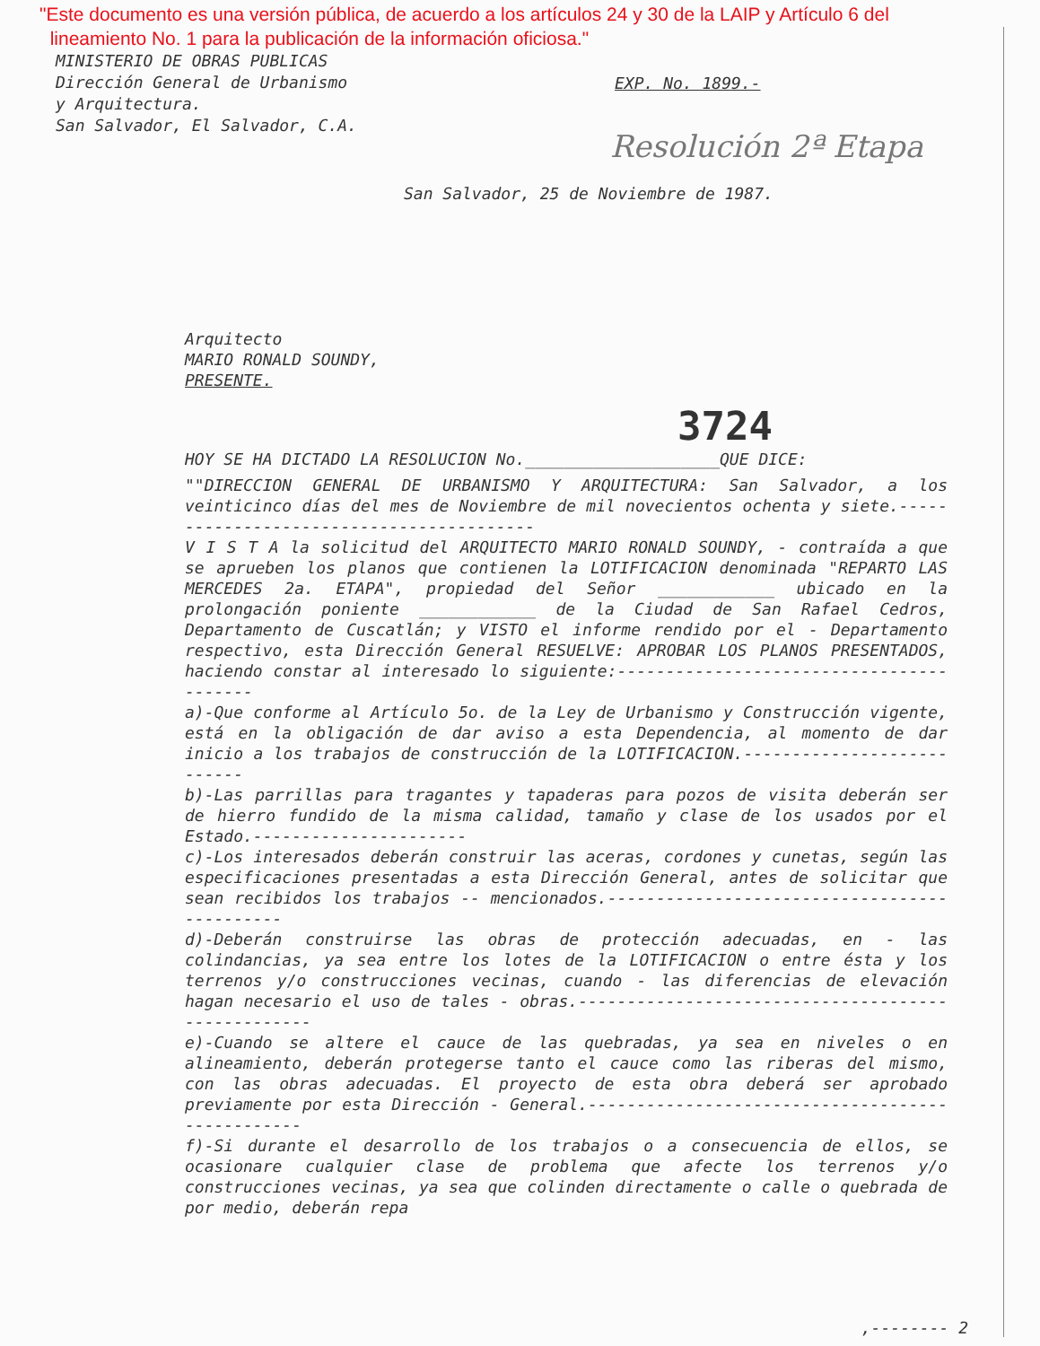"Este documento es una versión pública, de acuerdo a los artículos 24 y 30 de la LAIP y Artículo 6 del
lineamiento No. 1 para la publicación de la información oficiosa."
MINISTERIO DE OBRAS PUBLICAS
Dirección General de Urbanismo
y Arquitectura.
San Salvador, El Salvador, C.A.
EXP. No. 1899.-
Resolución 2ª Etapa
San Salvador, 25 de Noviembre de 1987.
Arquitecto
MARIO RONALD SOUNDY,
PRESENTE.
3724
HOY SE HA DICTADO LA RESOLUCION No.____________________QUE DICE:
""DIRECCION GENERAL DE URBANISMO Y ARQUITECTURA: San Salvador, a los veinticinco días del mes de Noviembre de mil novecientos ochenta y siete.-----------------------------------------
V I S T A la solicitud del ARQUITECTO MARIO RONALD SOUNDY, - contraída a que se aprueben los planos que contienen la LOTIFICACION denominada "REPARTO LAS MERCEDES 2a. ETAPA", propiedad del Señor ____________ ubicado en la prolongación poniente ____________ de la Ciudad de San Rafael Cedros, Departamento de Cuscatlán; y VISTO el informe rendido por el - Departamento respectivo, esta Dirección General RESUELVE: APROBAR LOS PLANOS PRESENTADOS, haciendo constar al interesado lo siguiente:-----------------------------------------
a)-Que conforme al Artículo 5o. de la Ley de Urbanismo y Construcción vigente, está en la obligación de dar aviso a esta Dependencia, al momento de dar inicio a los trabajos de construcción de la LOTIFICACION.---------------------------
b)-Las parrillas para tragantes y tapaderas para pozos de visita deberán ser de hierro fundido de la misma calidad, tamaño y clase de los usados por el Estado.----------------------
c)-Los interesados deberán construir las aceras, cordones y cunetas, según las especificaciones presentadas a esta Dirección General, antes de solicitar que sean recibidos los trabajos -- mencionados.---------------------------------------------
d)-Deberán construirse las obras de protección adecuadas, en - las colindancias, ya sea entre los lotes de la LOTIFICACION o entre ésta y los terrenos y/o construcciones vecinas, cuando - las diferencias de elevación hagan necesario el uso de tales - obras.---------------------------------------------------
e)-Cuando se altere el cauce de las quebradas, ya sea en niveles o en alineamiento, deberán protegerse tanto el cauce como las riberas del mismo, con las obras adecuadas. El proyecto de esta obra deberá ser aprobado previamente por esta Dirección - General.-------------------------------------------------
f)-Si durante el desarrollo de los trabajos o a consecuencia de ellos, se ocasionare cualquier clase de problema que afecte los terrenos y/o construcciones vecinas, ya sea que colinden directamente o calle o quebrada de por medio, deberán repa
,-------- 2